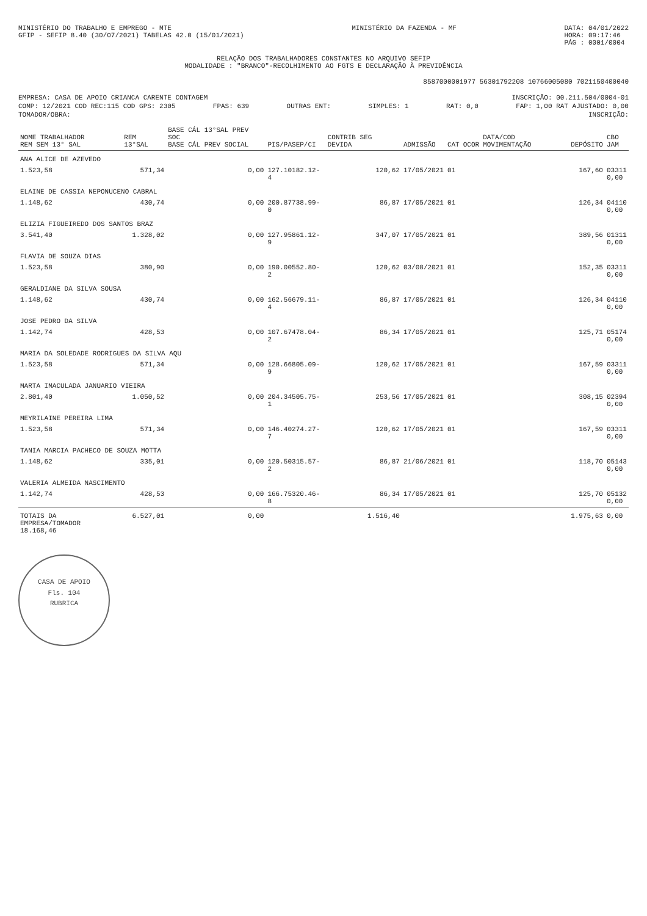MINISTÉRIO DO TRABALHO E EMPREGO - MTE
GFIP - SEFIP 8.40 (30/07/2021) TABELAS 42.0 (15/01/2021)
MINISTÉRIO DA FAZENDA - MF DATA: 04/01/2022
HORA: 09:17:46
PÁG : 0001/0004
RELAÇÃO DOS TRABALHADORES CONSTANTES NO ARQUIVO SEFIP
MODALIDADE : "BRANCO"-RECOLHIMENTO AO FGTS E DECLARAÇÃO À PREVIDÊNCIA
8587000001977 56301792208 10766005080 7021150400040
EMPRESA: CASA DE APOIO CRIANCA CARENTE CONTAGEM INSCRIÇÃO: 00.211.504/0004-01
COMP: 12/2021 COD REC:115 COD GPS: 2305 FPAS: 639 OUTRAS ENT: SIMPLES: 1 RAT: 0,0 FAP: 1,00 RAT AJUSTADO: 0,00
TOMADOR/OBRA: INSCRIÇÃO:
| NOME TRABALHADOR REM SEM 13° SAL | REM 13°SAL | BASE CÁL 13°SAL PREV SOC BASE CÁL PREV SOCIAL | PIS/PASEP/CI | CONTRIB SEG DEVIDA | ADMISSÃO | CAT | OCOR | DATA/COD MOVIMENTAÇÃO | DEPÓSITO | CBO JAM |
| --- | --- | --- | --- | --- | --- | --- | --- | --- | --- | --- |
| ANA ALICE DE AZEVEDO | | | | | | | | | | |
| 1.523,58 | 571,34 | 0,00 | 127.10182.12-4 | 120,62 | 17/05/2021 | 01 | | | 167,60 | 03311 0,00 |
| ELAINE DE CASSIA NEPONUCENO CABRAL | | | | | | | | | | |
| 1.148,62 | 430,74 | 0,00 | 200.87738.99-0 | 86,87 | 17/05/2021 | 01 | | | 126,34 | 04110 0,00 |
| ELIZIA FIGUEIREDO DOS SANTOS BRAZ | | | | | | | | | | |
| 3.541,40 | 1.328,02 | 0,00 | 127.95861.12-9 | 347,07 | 17/05/2021 | 01 | | | 389,56 | 01311 0,00 |
| FLAVIA DE SOUZA DIAS | | | | | | | | | | |
| 1.523,58 | 380,90 | 0,00 | 190.00552.80-2 | 120,62 | 03/08/2021 | 01 | | | 152,35 | 03311 0,00 |
| GERALDIANE DA SILVA SOUSA | | | | | | | | | | |
| 1.148,62 | 430,74 | 0,00 | 162.56679.11-4 | 86,87 | 17/05/2021 | 01 | | | 126,34 | 04110 0,00 |
| JOSE PEDRO DA SILVA | | | | | | | | | | |
| 1.142,74 | 428,53 | 0,00 | 107.67478.04-2 | 86,34 | 17/05/2021 | 01 | | | 125,71 | 05174 0,00 |
| MARIA DA SOLEDADE RODRIGUES DA SILVA AQU | | | | | | | | | | |
| 1.523,58 | 571,34 | 0,00 | 128.66805.09-9 | 120,62 | 17/05/2021 | 01 | | | 167,59 | 03311 0,00 |
| MARTA IMACULADA JANUARIO VIEIRA | | | | | | | | | | |
| 2.801,40 | 1.050,52 | 0,00 | 204.34505.75-1 | 253,56 | 17/05/2021 | 01 | | | 308,15 | 02394 0,00 |
| MEYRILAINE PEREIRA LIMA | | | | | | | | | | |
| 1.523,58 | 571,34 | 0,00 | 146.40274.27-7 | 120,62 | 17/05/2021 | 01 | | | 167,59 | 03311 0,00 |
| TANIA MARCIA PACHECO DE SOUZA MOTTA | | | | | | | | | | |
| 1.148,62 | 335,01 | 0,00 | 120.50315.57-2 | 86,87 | 21/06/2021 | 01 | | | 118,70 | 05143 0,00 |
| VALERIA ALMEIDA NASCIMENTO | | | | | | | | | | |
| 1.142,74 | 428,53 | 0,00 | 166.75320.46-8 | 86,34 | 17/05/2021 | 01 | | | 125,70 | 05132 0,00 |
| TOTAIS DA EMPRESA/TOMADOR 18.168,46 | 6.527,01 | 0,00 | | 1.516,40 | | | | | 1.975,63 | 0,00 |
CASA DE APOIO
Fls. 104
RUBRICA